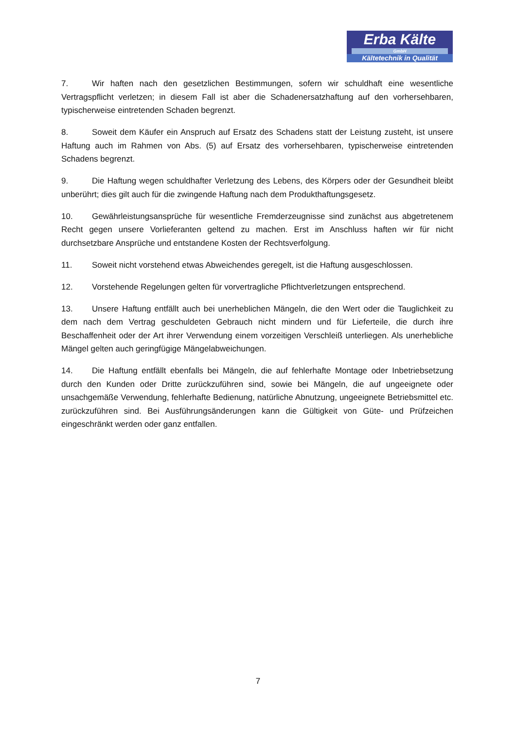Erba Kälte
GmbH
Kältetechnik in Qualität
7. Wir haften nach den gesetzlichen Bestimmungen, sofern wir schuldhaft eine wesentliche Vertragspflicht verletzen; in diesem Fall ist aber die Schadenersatzhaftung auf den vorhersehbaren, typischerweise eintretenden Schaden begrenzt.
8. Soweit dem Käufer ein Anspruch auf Ersatz des Schadens statt der Leistung zusteht, ist unsere Haftung auch im Rahmen von Abs. (5) auf Ersatz des vorhersehbaren, typischerweise eintretenden Schadens begrenzt.
9. Die Haftung wegen schuldhafter Verletzung des Lebens, des Körpers oder der Gesundheit bleibt unberührt; dies gilt auch für die zwingende Haftung nach dem Produkthaftungsgesetz.
10. Gewährleistungsansprüche für wesentliche Fremderzeugnisse sind zunächst aus abgetretenem Recht gegen unsere Vorlieferanten geltend zu machen. Erst im Anschluss haften wir für nicht durchsetzbare Ansprüche und entstandene Kosten der Rechtsverfolgung.
11. Soweit nicht vorstehend etwas Abweichendes geregelt, ist die Haftung ausgeschlossen.
12. Vorstehende Regelungen gelten für vorvertragliche Pflichtverletzungen entsprechend.
13. Unsere Haftung entfällt auch bei unerheblichen Mängeln, die den Wert oder die Tauglichkeit zu dem nach dem Vertrag geschuldeten Gebrauch nicht mindern und für Lieferteile, die durch ihre Beschaffenheit oder der Art ihrer Verwendung einem vorzeitigen Verschleiß unterliegen. Als unerhebliche Mängel gelten auch geringfügige Mängelabweichungen.
14. Die Haftung entfällt ebenfalls bei Mängeln, die auf fehlerhafte Montage oder Inbetriebsetzung durch den Kunden oder Dritte zurückzuführen sind, sowie bei Mängeln, die auf ungeeignete oder unsachgemäße Verwendung, fehlerhafte Bedienung, natürliche Abnutzung, ungeeignete Betriebsmittel etc. zurückzuführen sind. Bei Ausführungsänderungen kann die Gültigkeit von Güte- und Prüfzeichen eingeschränkt werden oder ganz entfallen.
7